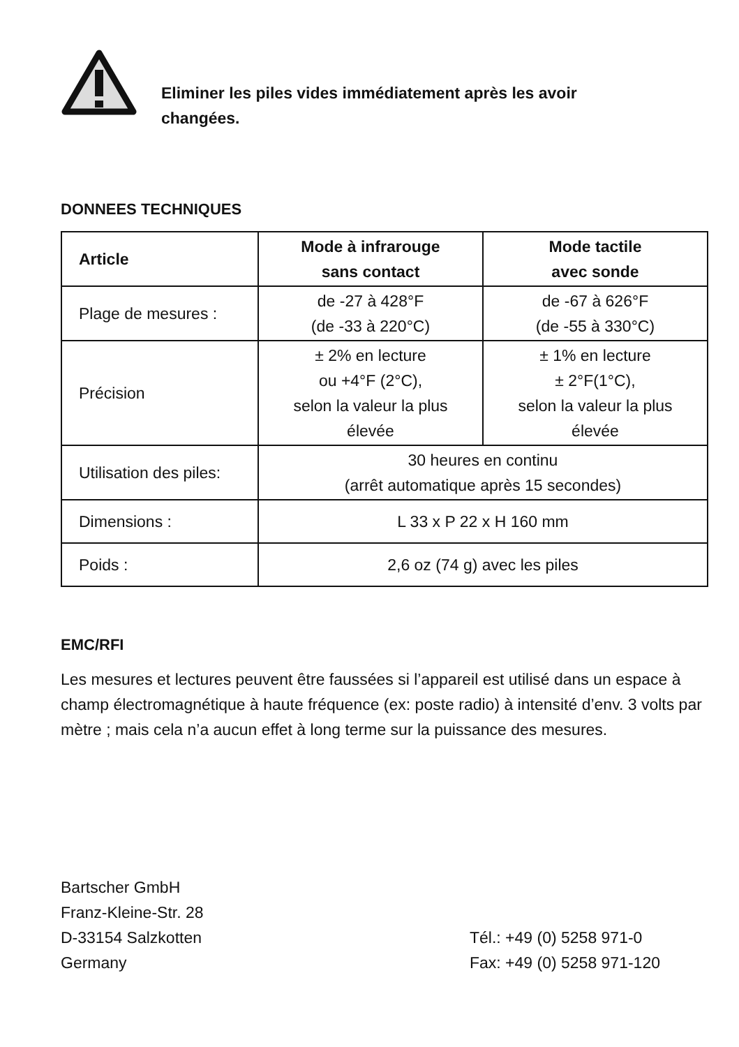Eliminer les piles vides immédiatement après les avoir
changées.
DONNEES TECHNIQUES
| Article | Mode à infrarouge sans contact | Mode tactile avec sonde |
| --- | --- | --- |
| Plage de mesures : | de -27 à 428°F (de -33 à 220°C) | de -67 à 626°F (de -55 à 330°C) |
| Précision | ± 2% en lecture ou +4°F (2°C), selon la valeur la plus élevée | ± 1% en lecture ± 2°F(1°C), selon la valeur la plus élevée |
| Utilisation des piles: | 30 heures en continu (arrêt automatique après 15 secondes) | |
| Dimensions : | L 33 x P 22 x H 160 mm | |
| Poids : | 2,6 oz (74 g) avec les piles | |
EMC/RFI
Les mesures et lectures peuvent être faussées si l’appareil est utilisé dans un espace à champ électromagnétique à haute fréquence (ex: poste radio) à intensité d’env. 3 volts par mètre ; mais cela n’a aucun effet à long terme sur la puissance des mesures.
Bartscher GmbH
Franz-Kleine-Str. 28
D-33154 Salzkotten
Germany
Tél.: +49 (0) 5258 971-0
Fax: +49 (0) 5258 971-120